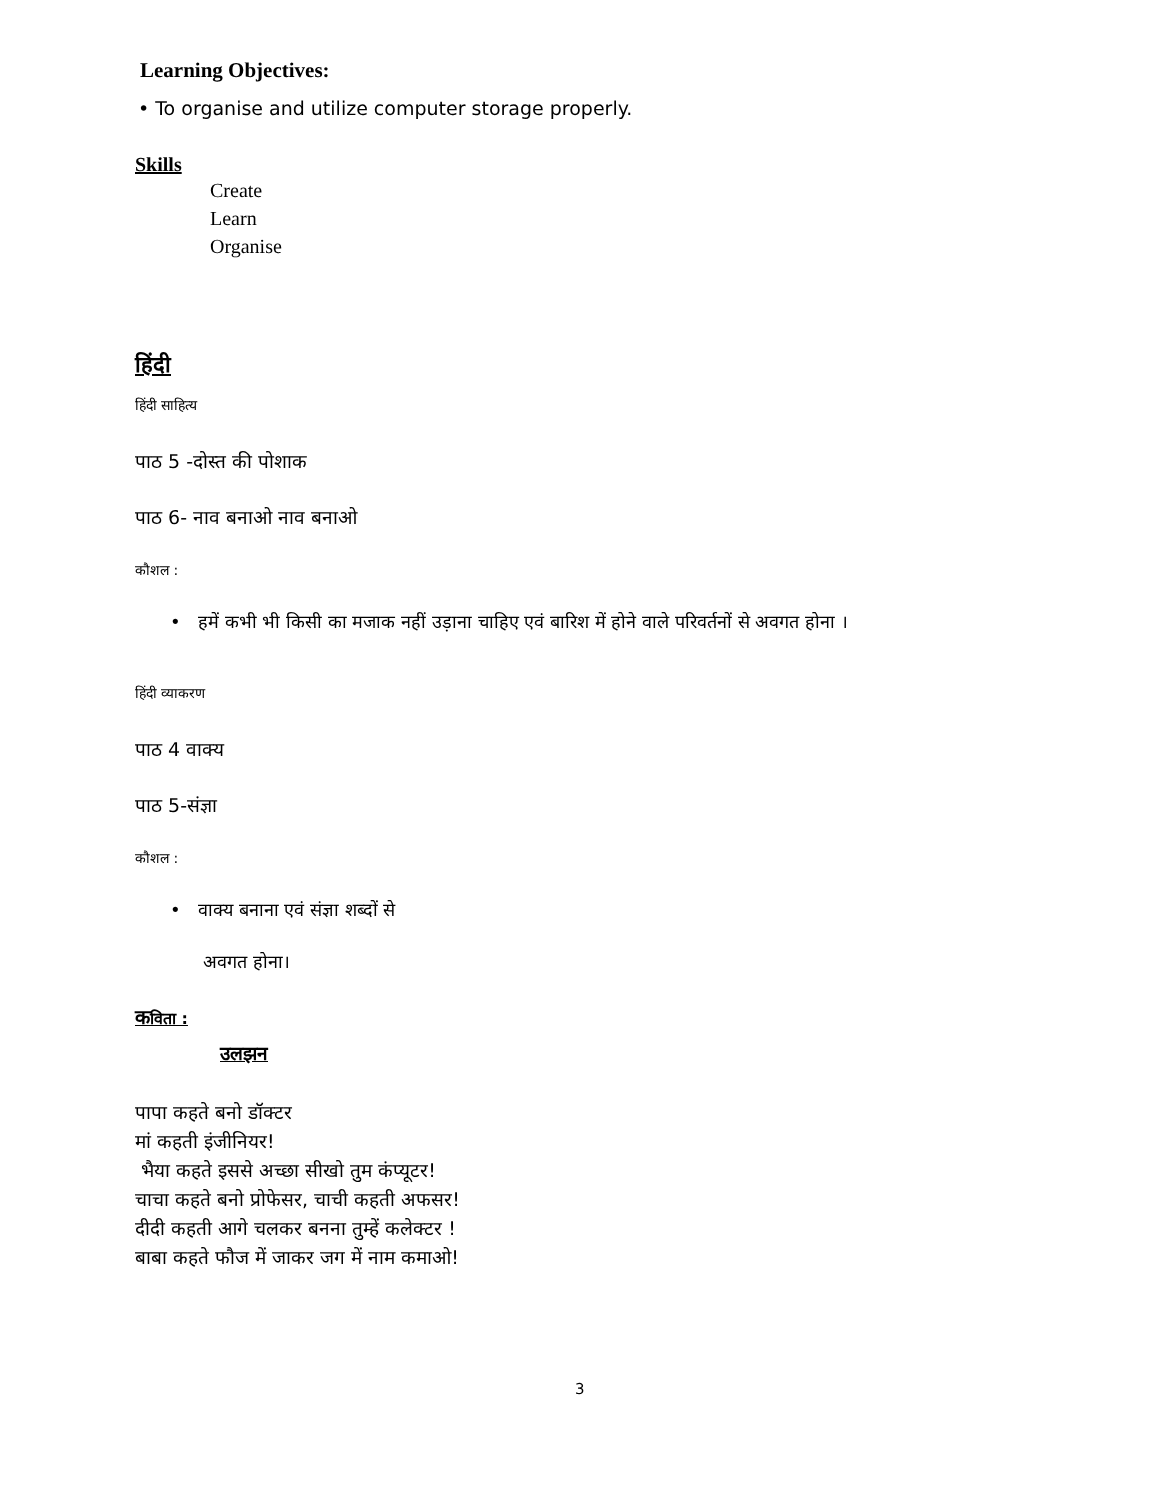Learning Objectives:
• To organise and utilize computer storage properly.
Skills
Create
Learn
Organise
हिंदी
हिंदी साहित्य
पाठ 5 -दोस्त की पोशाक
पाठ 6- नाव बनाओ नाव बनाओ
कौशल :
• हमें कभी भी किसी का मजाक नहीं उड़ाना चाहिए एवं बारिश में होने वाले परिवर्तनों से अवगत होना ।
हिंदी व्याकरण
पाठ 4 वाक्य
पाठ 5-संज्ञा
कौशल :
• वाक्य बनाना एवं संज्ञा शब्दों से
अवगत होना।
कविता :
उलझन
पापा कहते बनो डॉक्टर
मां कहती इंजीनियर!
भैया कहते इससे अच्छा सीखो तुम कंप्यूटर!
चाचा कहते बनो प्रोफेसर, चाची कहती अफसर!
दीदी कहती आगे चलकर बनना तुम्हें कलेक्टर !
बाबा कहते फौज में जाकर जग में नाम कमाओ!
3